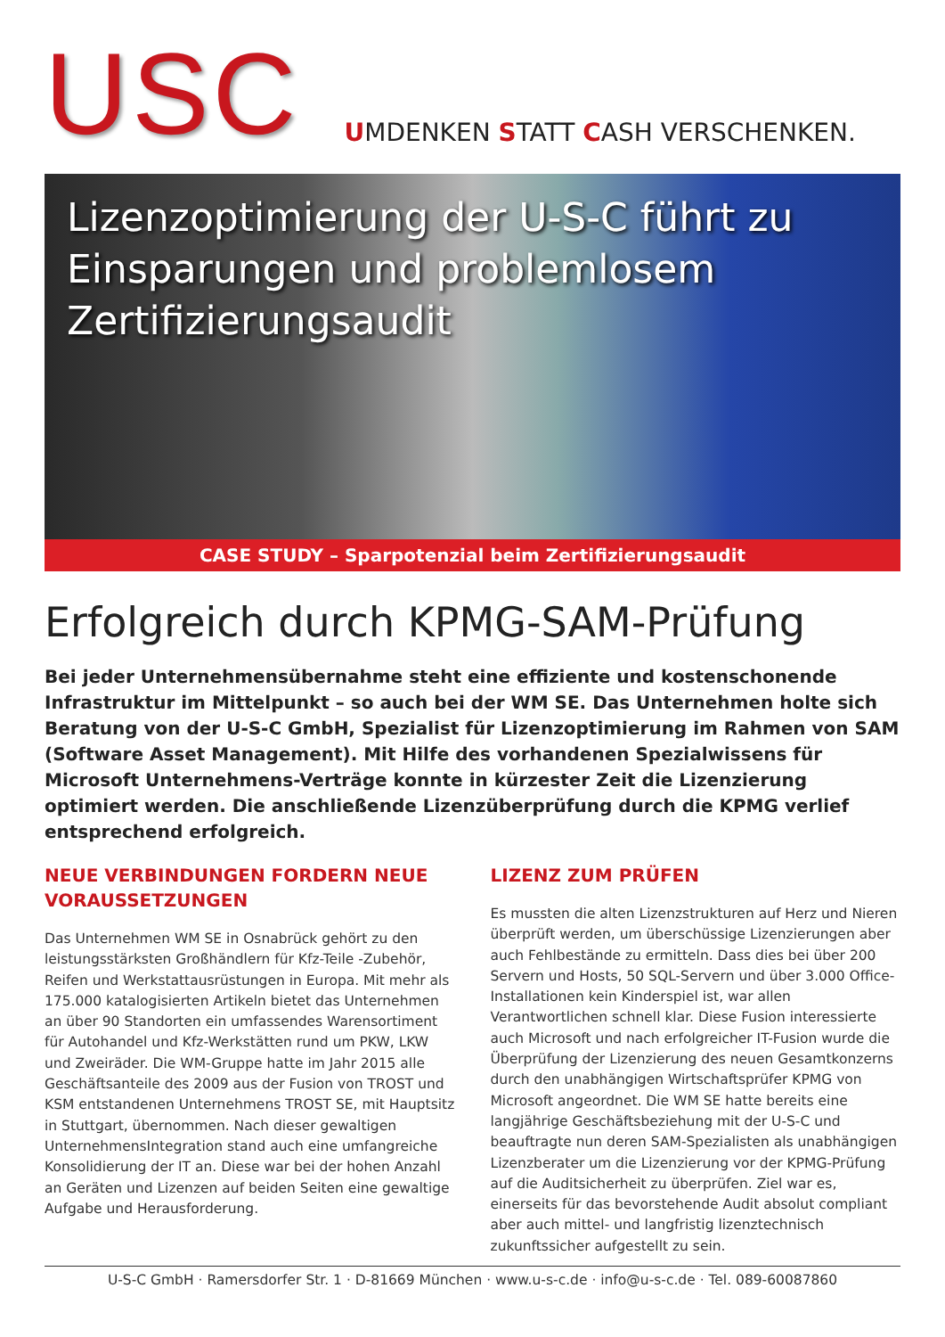USC
UMDENKEN STATT CASH VERSCHENKEN.
Lizenzoptimierung der U-S-C führt zu Einsparungen und problemlosem Zertifizierungsaudit
CASE STUDY – Sparpotenzial beim Zertifizierungsaudit
Erfolgreich durch KPMG-SAM-Prüfung
Bei jeder Unternehmensübernahme steht eine effiziente und kostenschonende Infrastruktur im Mittelpunkt – so auch bei der WM SE. Das Unternehmen holte sich Beratung von der U-S-C GmbH, Spezialist für Lizenzoptimierung im Rahmen von SAM (Software Asset Management). Mit Hilfe des vorhandenen Spezialwissens für Microsoft Unternehmens-Verträge konnte in kürzester Zeit die Lizenzierung optimiert werden. Die anschließende Lizenzüberprüfung durch die KPMG verlief entsprechend erfolgreich.
NEUE VERBINDUNGEN FORDERN NEUE VORAUSSETZUNGEN
Das Unternehmen WM SE in Osnabrück gehört zu den leistungsstärksten Großhändlern für Kfz-Teile -Zubehör, Reifen und Werkstattausrüstungen in Europa. Mit mehr als 175.000 katalogisierten Artikeln bietet das Unternehmen an über 90 Standorten ein umfassendes Warensortiment für Autohandel und Kfz-Werkstätten rund um PKW, LKW und Zweiräder. Die WM-Gruppe hatte im Jahr 2015 alle Geschäftsanteile des 2009 aus der Fusion von TROST und KSM entstandenen Unternehmens TROST SE, mit Hauptsitz in Stuttgart, übernommen. Nach dieser gewaltigen UnternehmensIntegration stand auch eine umfangreiche Konsolidierung der IT an. Diese war bei der hohen Anzahl an Geräten und Lizenzen auf beiden Seiten eine gewaltige Aufgabe und Herausforderung.
LIZENZ ZUM PRÜFEN
Es mussten die alten Lizenzstrukturen auf Herz und Nieren überprüft werden, um überschüssige Lizenzierungen aber auch Fehlbestände zu ermitteln. Dass dies bei über 200 Servern und Hosts, 50 SQL-Servern und über 3.000 Office-Installationen kein Kinderspiel ist, war allen Verantwortlichen schnell klar. Diese Fusion interessierte auch Microsoft und nach erfolgreicher IT-Fusion wurde die Überprüfung der Lizenzierung des neuen Gesamtkonzerns durch den unabhängigen Wirtschaftsprüfer KPMG von Microsoft angeordnet. Die WM SE hatte bereits eine langjährige Geschäftsbeziehung mit der U-S-C und beauftragte nun deren SAM-Spezialisten als unabhängigen Lizenzberater um die Lizenzierung vor der KPMG-Prüfung auf die Auditsicherheit zu überprüfen. Ziel war es, einerseits für das bevorstehende Audit absolut compliant aber auch mittel- und langfristig lizenztechnisch zukunftssicher aufgestellt zu sein.
U-S-C GmbH · Ramersdorfer Str. 1 · D-81669 München · www.u-s-c.de · info@u-s-c.de · Tel. 089-60087860